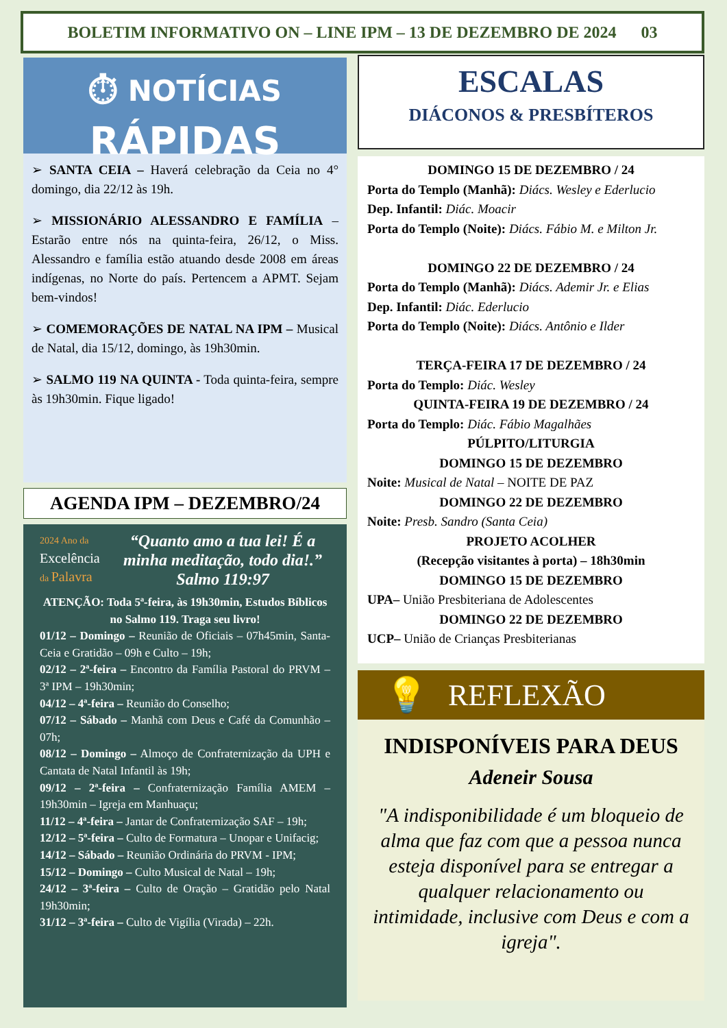BOLETIM INFORMATIVO ON – LINE IPM – 13 DE DEZEMBRO DE 2024 03
⏱ NOTÍCIAS
RÁPIDAS
➢ SANTA CEIA – Haverá celebração da Ceia no 4° domingo, dia 22/12 às 19h.
➢ MISSIONÁRIO ALESSANDRO E FAMÍLIA – Estarão entre nós na quinta-feira, 26/12, o Miss. Alessandro e família estão atuando desde 2008 em áreas indígenas, no Norte do país. Pertencem a APMT. Sejam bem-vindos!
➢ COMEMORAÇÕES DE NATAL NA IPM – Musical de Natal, dia 15/12, domingo, às 19h30min.
➢ SALMO 119 NA QUINTA - Toda quinta-feira, sempre às 19h30min. Fique ligado!
AGENDA IPM – DEZEMBRO/24
2024 Ano da
Excelência
da Palavra
“Quanto amo a tua lei! É a minha meditação, todo dia!.” Salmo 119:97
ATENÇÃO: Toda 5ª-feira, às 19h30min, Estudos Bíblicos no Salmo 119. Traga seu livro!
01/12 – Domingo – Reunião de Oficiais – 07h45min, Santa-Ceia e Gratidão – 09h e Culto – 19h;
02/12 – 2ª-feira – Encontro da Família Pastoral do PRVM – 3ª IPM – 19h30min;
04/12 – 4ª-feira – Reunião do Conselho;
07/12 – Sábado – Manhã com Deus e Café da Comunhão – 07h;
08/12 – Domingo – Almoço de Confraternização da UPH e Cantata de Natal Infantil às 19h;
09/12 – 2ª-feira – Confraternização Família AMEM – 19h30min – Igreja em Manhuaçu;
11/12 – 4ª-feira – Jantar de Confraternização SAF – 19h;
12/12 – 5ª-feira – Culto de Formatura – Unopar e Unifacig;
14/12 – Sábado – Reunião Ordinária do PRVM - IPM;
15/12 – Domingo – Culto Musical de Natal – 19h;
24/12 – 3ª-feira – Culto de Oração – Gratidão pelo Natal 19h30min;
31/12 – 3ª-feira – Culto de Vigília (Virada) – 22h.
ESCALAS
DIÁCONOS & PRESBÍTEROS
DOMINGO 15 DE DEZEMBRO / 24
Porta do Templo (Manhã): Diács. Wesley e Ederlucio
Dep. Infantil: Diác. Moacir
Porta do Templo (Noite): Diács. Fábio M. e Milton Jr.
DOMINGO 22 DE DEZEMBRO / 24
Porta do Templo (Manhã): Diács. Ademir Jr. e Elias
Dep. Infantil: Diác. Ederlucio
Porta do Templo (Noite): Diács. Antônio e Ilder
TERÇA-FEIRA 17 DE DEZEMBRO / 24
Porta do Templo: Diác. Wesley
QUINTA-FEIRA 19 DE DEZEMBRO / 24
Porta do Templo: Diác. Fábio Magalhães
PÚLPITO/LITURGIA
DOMINGO 15 DE DEZEMBRO
Noite: Musical de Natal – NOITE DE PAZ
DOMINGO 22 DE DEZEMBRO
Noite: Presb. Sandro (Santa Ceia)
PROJETO ACOLHER
(Recepção visitantes à porta) – 18h30min
DOMINGO 15 DE DEZEMBRO
UPA– União Presbiteriana de Adolescentes
DOMINGO 22 DE DEZEMBRO
UCP– União de Crianças Presbiterianas
💡 REFLEXÃO
INDISPONÍVEIS PARA DEUS
Adeneir Sousa
"A indisponibilidade é um bloqueio de alma que faz com que a pessoa nunca esteja disponível para se entregar a qualquer relacionamento ou intimidade, inclusive com Deus e com a igreja".